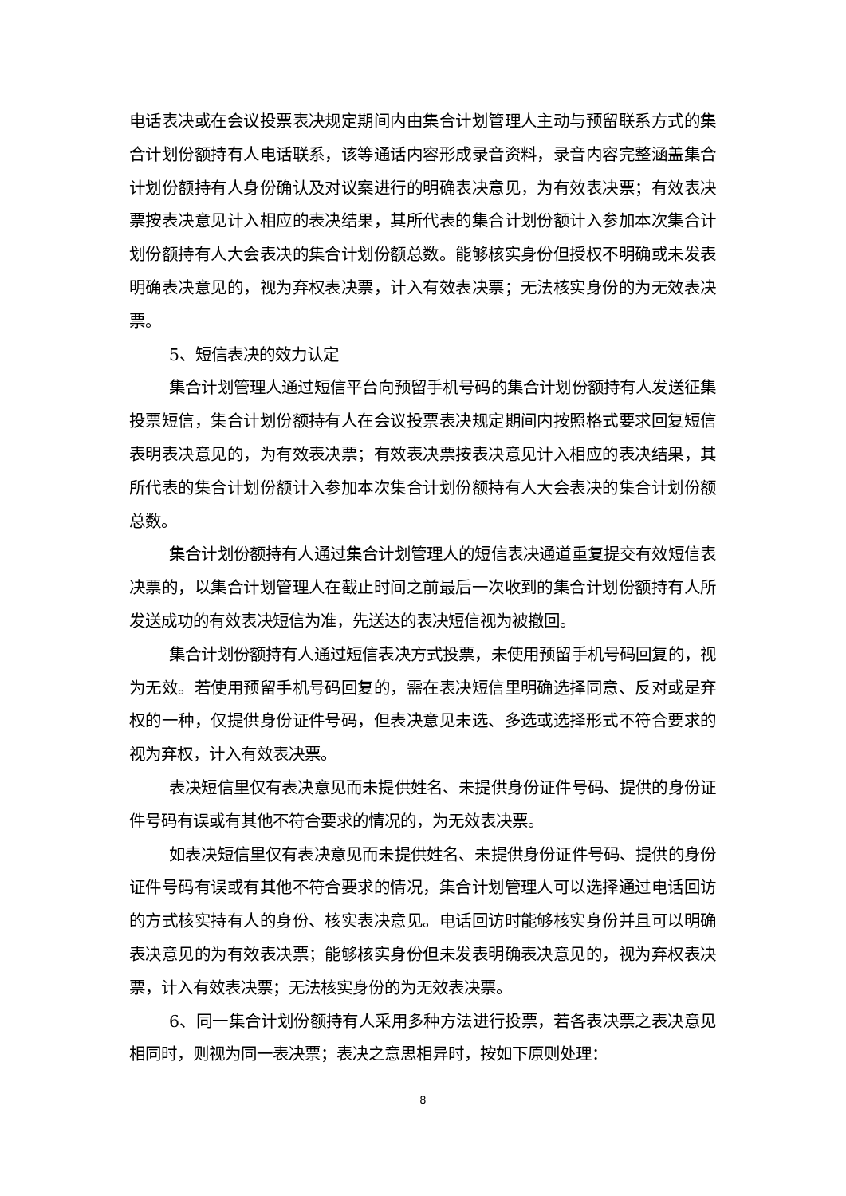电话表决或在会议投票表决规定期间内由集合计划管理人主动与预留联系方式的集合计划份额持有人电话联系，该等通话内容形成录音资料，录音内容完整涵盖集合计划份额持有人身份确认及对议案进行的明确表决意见，为有效表决票；有效表决票按表决意见计入相应的表决结果，其所代表的集合计划份额计入参加本次集合计划份额持有人大会表决的集合计划份额总数。能够核实身份但授权不明确或未发表明确表决意见的，视为弃权表决票，计入有效表决票；无法核实身份的为无效表决票。
5、短信表决的效力认定
集合计划管理人通过短信平台向预留手机号码的集合计划份额持有人发送征集投票短信，集合计划份额持有人在会议投票表决规定期间内按照格式要求回复短信表明表决意见的，为有效表决票；有效表决票按表决意见计入相应的表决结果，其所代表的集合计划份额计入参加本次集合计划份额持有人大会表决的集合计划份额总数。
集合计划份额持有人通过集合计划管理人的短信表决通道重复提交有效短信表决票的，以集合计划管理人在截止时间之前最后一次收到的集合计划份额持有人所发送成功的有效表决短信为准，先送达的表决短信视为被撤回。
集合计划份额持有人通过短信表决方式投票，未使用预留手机号码回复的，视为无效。若使用预留手机号码回复的，需在表决短信里明确选择同意、反对或是弃权的一种，仅提供身份证件号码，但表决意见未选、多选或选择形式不符合要求的视为弃权，计入有效表决票。
表决短信里仅有表决意见而未提供姓名、未提供身份证件号码、提供的身份证件号码有误或有其他不符合要求的情况的，为无效表决票。
如表决短信里仅有表决意见而未提供姓名、未提供身份证件号码、提供的身份证件号码有误或有其他不符合要求的情况，集合计划管理人可以选择通过电话回访的方式核实持有人的身份、核实表决意见。电话回访时能够核实身份并且可以明确表决意见的为有效表决票；能够核实身份但未发表明确表决意见的，视为弃权表决票，计入有效表决票；无法核实身份的为无效表决票。
6、同一集合计划份额持有人采用多种方法进行投票，若各表决票之表决意见相同时，则视为同一表决票；表决之意思相异时，按如下原则处理：
8